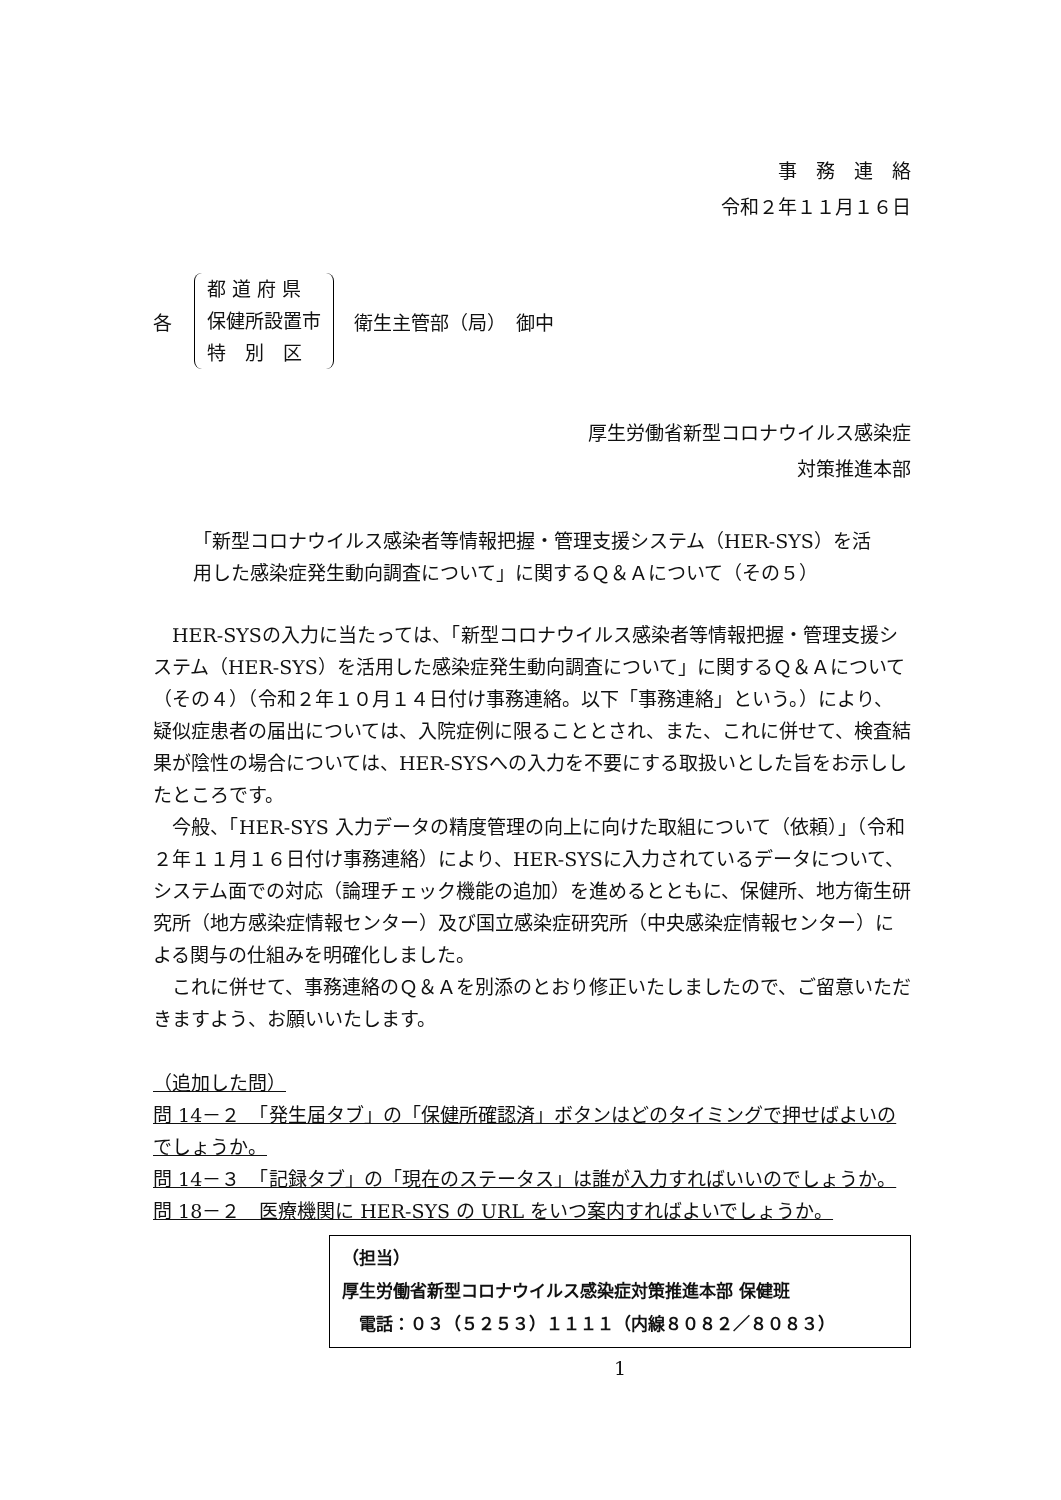事　務　連　絡
令和２年１１月１６日
各
都 道 府 県
保健所設置市
特　別　区
衛生主管部（局）　御中
厚生労働省新型コロナウイルス感染症
対策推進本部
「新型コロナウイルス感染者等情報把握・管理支援システム（HER-SYS）を活用した感染症発生動向調査について」に関するＱ＆Ａについて（その５）
HER-SYSの入力に当たっては、「新型コロナウイルス感染者等情報把握・管理支援システム（HER-SYS）を活用した感染症発生動向調査について」に関するＱ＆Ａについて（その４）（令和２年１０月１４日付け事務連絡。以下「事務連絡」という。）により、疑似症患者の届出については、入院症例に限ることとされ、また、これに併せて、検査結果が陰性の場合については、HER-SYSへの入力を不要にする取扱いとした旨をお示ししたところです。
今般、「HER-SYS 入力データの精度管理の向上に向けた取組について（依頼）」（令和２年１１月１６日付け事務連絡）により、HER-SYSに入力されているデータについて、システム面での対応（論理チェック機能の追加）を進めるとともに、保健所、地方衛生研究所（地方感染症情報センター）及び国立感染症研究所（中央感染症情報センター）による関与の仕組みを明確化しました。
これに併せて、事務連絡のＱ＆Ａを別添のとおり修正いたしましたので、ご留意いただきますよう、お願いいたします。
（追加した問）
問 14－２　「発生届タブ」の「保健所確認済」ボタンはどのタイミングで押せばよいのでしょうか。
問 14－３　「記録タブ」の「現在のステータス」は誰が入力すればいいのでしょうか。
問 18－２　医療機関に HER-SYS の URL をいつ案内すればよいでしょうか。
（担当）
厚生労働省新型コロナウイルス感染症対策推進本部 保健班
　電話：０３（５２５３）１１１１（内線８０８２／８０８３）
1